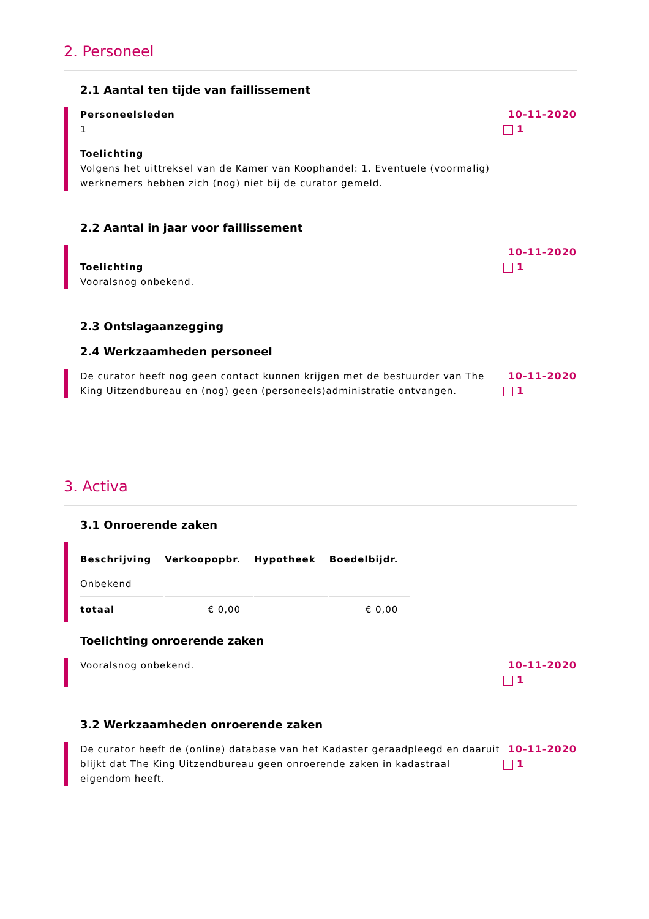2. Personeel
2.1 Aantal ten tijde van faillissement
Personeelsleden
1
Toelichting
Volgens het uittreksel van de Kamer van Koophandel: 1. Eventuele (voormalig) werknemers hebben zich (nog) niet bij de curator gemeld.
10-11-2020
1
2.2 Aantal in jaar voor faillissement
Toelichting
Vooralsnog onbekend.
10-11-2020
1
2.3 Ontslagaanzegging
2.4 Werkzaamheden personeel
De curator heeft nog geen contact kunnen krijgen met de bestuurder van The King Uitzendbureau en (nog) geen (personeels)administratie ontvangen.
10-11-2020
1
3. Activa
3.1 Onroerende zaken
| Beschrijving | Verkoopopbr. | Hypotheek | Boedelbijdr. |
| --- | --- | --- | --- |
| Onbekend | | | |
| totaal | € 0,00 | | € 0,00 |
Toelichting onroerende zaken
Vooralsnog onbekend. 10-11-2020
1
3.2 Werkzaamheden onroerende zaken
De curator heeft de (online) database van het Kadaster geraadpleegd en daaruit blijkt dat The King Uitzendbureau geen onroerende zaken in kadastraal eigendom heeft.
10-11-2020
1